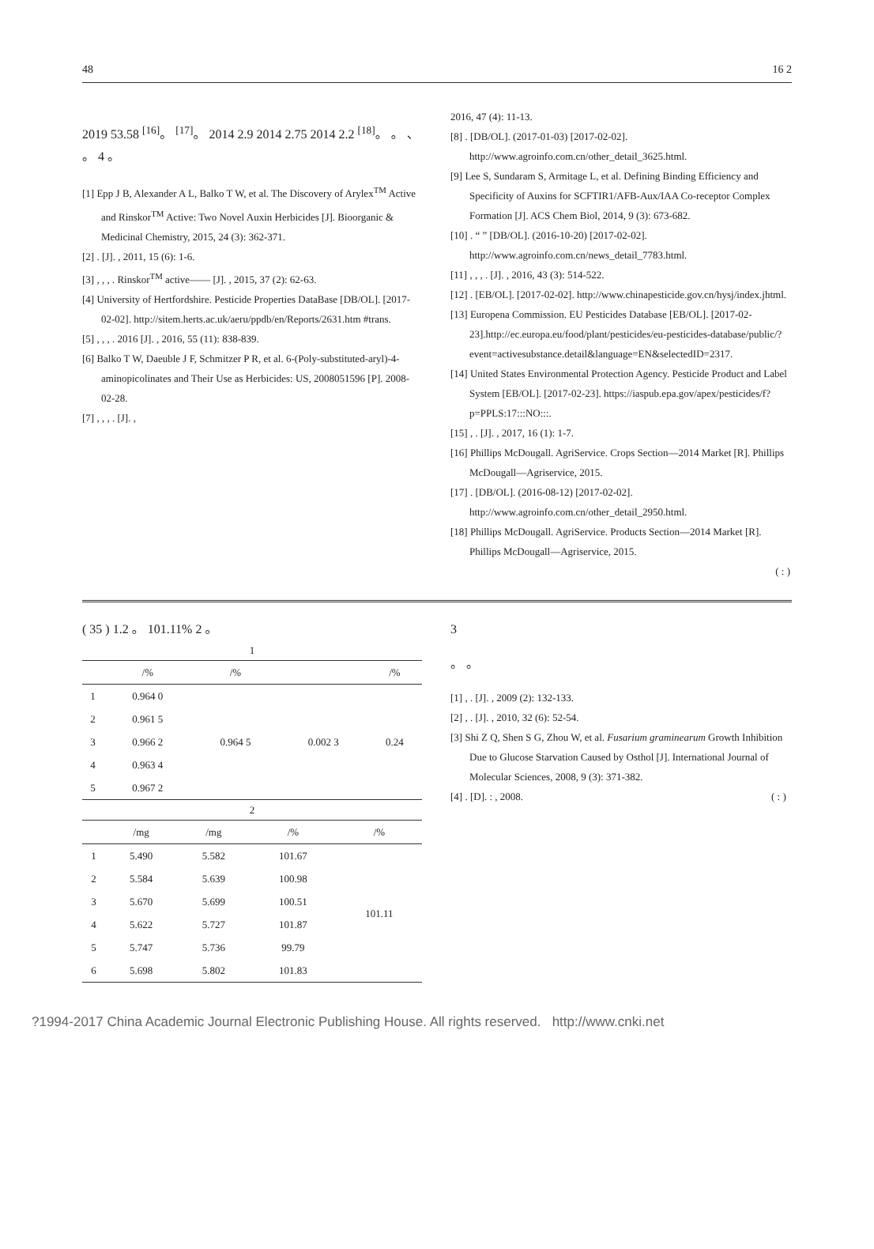48 16 2
2019 53.58 <sup>[16]</sup>。 <sup>[17]</sup>。 2014 2.9 2014 2.75 2014 2.2 <sup>[18]</sup>。 。 、 。 4 。
[1] Epp J B, Alexander A L, Balko T W, et al. The Discovery of Arylex<sup>TM</sup> Active and Rinskor<sup>TM</sup> Active: Two Novel Auxin Herbicides [J]. Bioorganic & Medicinal Chemistry, 2015, 24 (3): 362-371.
[2] . [J]. , 2011, 15 (6): 1-6.
[3] , , , . Rinskor<sup>TM</sup> active—— [J]. , 2015, 37 (2): 62-63.
[4] University of Hertfordshire. Pesticide Properties DataBase [DB/OL]. [2017-02-02]. http://sitem.herts.ac.uk/aeru/ppdb/en/Reports/2631.htm #trans.
[5] , , , . 2016 [J]. , 2016, 55 (11): 838-839.
[6] Balko T W, Daeuble J F, Schmitzer P R, et al. 6-(Poly-substituted-aryl)-4-aminopicolinates and Their Use as Herbicides: US, 2008051596 [P]. 2008-02-28.
[7] , , , . [J]. ,
2016, 47 (4): 11-13.
[8] . [DB/OL]. (2017-01-03) [2017-02-02]. http://www.agroinfo.com.cn/other_detail_3625.html.
[9] Lee S, Sundaram S, Armitage L, et al. Defining Binding Efficiency and Specificity of Auxins for SCFTIR1/AFB-Aux/IAA Co-receptor Complex Formation [J]. ACS Chem Biol, 2014, 9 (3): 673-682.
[10] . “ ” [DB/OL]. (2016-10-20) [2017-02-02]. http://www.agroinfo.com.cn/news_detail_7783.html.
[11] , , , . [J]. , 2016, 43 (3): 514-522.
[12] . [EB/OL]. [2017-02-02]. http://www.chinapesticide.gov.cn/hysj/index.jhtml.
[13] Europena Commission. EU Pesticides Database [EB/OL]. [2017-02-23].http://ec.europa.eu/food/plant/pesticides/eu-pesticides-database/public/?event=activesubstance.detail&language=EN&selectedID=2317.
[14] United States Environmental Protection Agency. Pesticide Product and Label System [EB/OL]. [2017-02-23]. https://iaspub.epa.gov/apex/pesticides/f?p=PPLS:17:::NO:::.
[15] , . [J]. , 2017, 16 (1): 1-7.
[16] Phillips McDougall. AgriService. Crops Section—2014 Market [R]. Phillips McDougall—Agriservice, 2015.
[17] . [DB/OL]. (2016-08-12) [2017-02-02]. http://www.agroinfo.com.cn/other_detail_2950.html.
[18] Phillips McDougall. AgriService. Products Section—2014 Market [R]. Phillips McDougall—Agriservice, 2015.
( : )
( 35 ) 1.2 。 101.11% 2 。
1
| | /% | /% | | /% |
| --- | --- | --- | --- | --- |
| 1 | 0.964 0 | 0.964 5 | 0.002 3 | 0.24 |
| 2 | 0.961 5 | | | |
| 3 | 0.966 2 | | | |
| 4 | 0.963 4 | | | |
| 5 | 0.967 2 | | | |
2
| | /mg | /mg | /% | /% |
| --- | --- | --- | --- | --- |
| 1 | 5.490 | 5.582 | 101.67 | 101.11 |
| 2 | 5.584 | 5.639 | 100.98 | |
| 3 | 5.670 | 5.699 | 100.51 | |
| 4 | 5.622 | 5.727 | 101.87 | |
| 5 | 5.747 | 5.736 | 99.79 | |
| 6 | 5.698 | 5.802 | 101.83 | |
3
。 。
[1] , . [J]. , 2009 (2): 132-133.
[2] , . [J]. , 2010, 32 (6): 52-54.
[3] Shi Z Q, Shen S G, Zhou W, et al. Fusarium graminearum Growth Inhibition Due to Glucose Starvation Caused by Osthol [J]. International Journal of Molecular Sciences, 2008, 9 (3): 371-382.
[4] . [D]. : , 2008. ( : )
?1994-2017 China Academic Journal Electronic Publishing House. All rights reserved. http://www.cnki.net